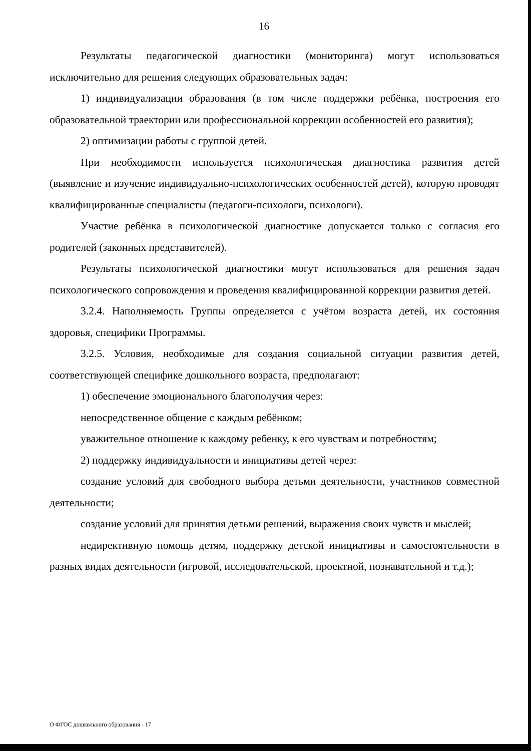16
Результаты педагогической диагностики (мониторинга) могут использоваться исключительно для решения следующих образовательных задач:
1) индивидуализации образования (в том числе поддержки ребёнка, построения его образовательной траектории или профессиональной коррекции особенностей его развития);
2) оптимизации работы с группой детей.
При необходимости используется психологическая диагностика развития детей (выявление и изучение индивидуально-психологических особенностей детей), которую проводят квалифицированные специалисты (педагоги-психологи, психологи).
Участие ребёнка в психологической диагностике допускается только с согласия его родителей (законных представителей).
Результаты психологической диагностики могут использоваться для решения задач психологического сопровождения и проведения квалифицированной коррекции развития детей.
3.2.4. Наполняемость Группы определяется с учётом возраста детей, их состояния здоровья, специфики Программы.
3.2.5. Условия, необходимые для создания социальной ситуации развития детей, соответствующей специфике дошкольного возраста, предполагают:
1) обеспечение эмоционального благополучия через:
непосредственное общение с каждым ребёнком;
уважительное отношение к каждому ребенку, к его чувствам и потребностям;
2) поддержку индивидуальности и инициативы детей через:
создание условий для свободного выбора детьми деятельности, участников совместной деятельности;
создание условий для принятия детьми решений, выражения своих чувств и мыслей;
недирективную помощь детям, поддержку детской инициативы и самостоятельности в разных видах деятельности (игровой, исследовательской, проектной, познавательной и т.д.);
О ФГОС дошкольного образования - 17